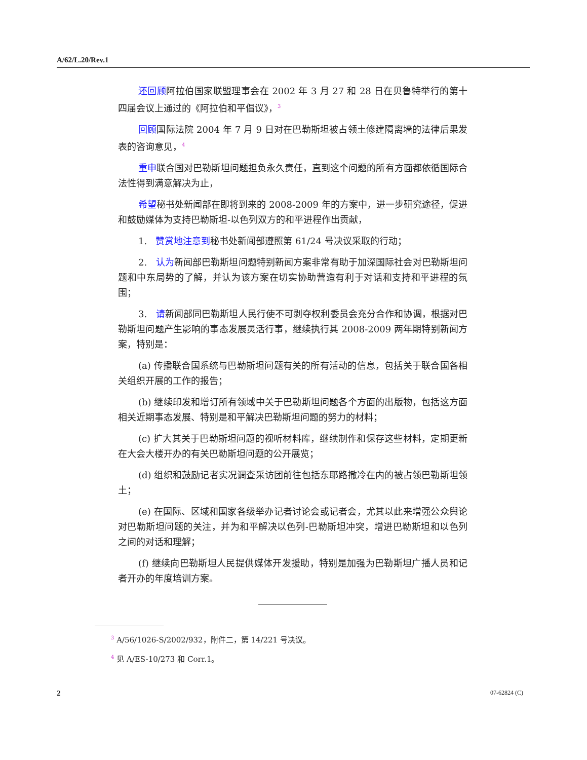A/62/L.20/Rev.1
还回顾阿拉伯国家联盟理事会在 2002 年 3 月 27 和 28 日在贝鲁特举行的第十四届会议上通过的《阿拉伯和平倡议》，<sup>3</sup>
回顾国际法院 2004 年 7 月 9 日对在巴勒斯坦被占领土修建隔离墙的法律后果发表的咨询意见，<sup>4</sup>
重申联合国对巴勒斯坦问题担负永久责任，直到这个问题的所有方面都依循国际合法性得到满意解决为止，
希望秘书处新闻部在即将到来的 2008-2009 年的方案中，进一步研究途径，促进和鼓励媒体为支持巴勒斯坦-以色列双方的和平进程作出贡献，
1. 赞赏地注意到秘书处新闻部遵照第 61/24 号决议采取的行动；
2. 认为新闻部巴勒斯坦问题特别新闻方案非常有助于加深国际社会对巴勒斯坦问题和中东局势的了解，并认为该方案在切实协助营造有利于对话和支持和平进程的氛围；
3. 请新闻部同巴勒斯坦人民行使不可剥夺权利委员会充分合作和协调，根据对巴勒斯坦问题产生影响的事态发展灵活行事，继续执行其 2008-2009 两年期特别新闻方案，特别是：
(a) 传播联合国系统与巴勒斯坦问题有关的所有活动的信息，包括关于联合国各相关组织开展的工作的报告；
(b) 继续印发和增订所有领域中关于巴勒斯坦问题各个方面的出版物，包括这方面相关近期事态发展、特别是和平解决巴勒斯坦问题的努力的材料；
(c) 扩大其关于巴勒斯坦问题的视听材料库，继续制作和保存这些材料，定期更新在大会大楼开办的有关巴勒斯坦问题的公开展览；
(d) 组织和鼓励记者实况调查采访团前往包括东耶路撒冷在内的被占领巴勒斯坦领土；
(e) 在国际、区域和国家各级举办记者讨论会或记者会，尤其以此来增强公众舆论对巴勒斯坦问题的关注，并为和平解决以色列-巴勒斯坦冲突，增进巴勒斯坦和以色列之间的对话和理解；
(f) 继续向巴勒斯坦人民提供媒体开发援助，特别是加强为巴勒斯坦广播人员和记者开办的年度培训方案。
<sup>3</sup> A/56/1026-S/2002/932，附件二，第 14/221 号决议。
<sup>4</sup> 见 A/ES-10/273 和 Corr.1。
2 07-62824 (C)